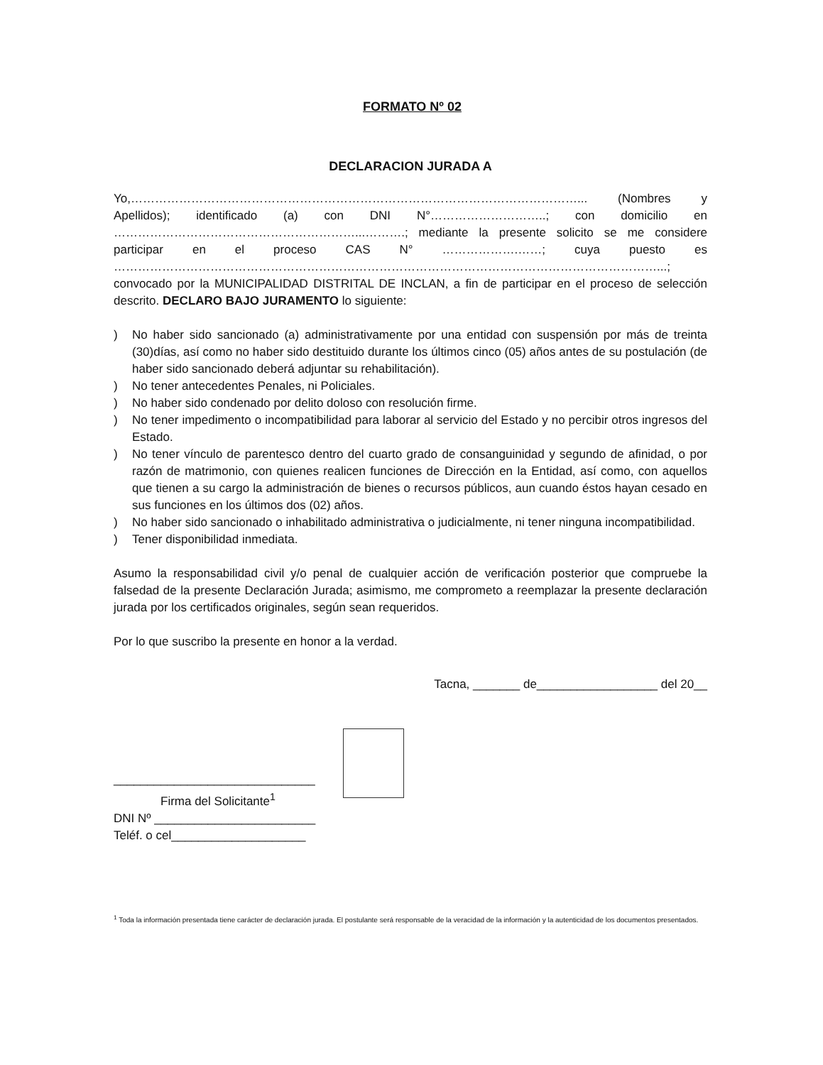FORMATO Nº 02
DECLARACION JURADA A
Yo,…………………………………………………………………………………………………... (Nombres y Apellidos); identificado (a) con DNI N°………………………..; con domicilio en ……………………………………………………...……….; mediante la presente solicito se me considere participar en el proceso CAS N° ……………….……; cuya puesto es ………………………………………………………………………………………………………………………...; convocado por la MUNICIPALIDAD DISTRITAL DE INCLAN, a fin de participar en el proceso de selección descrito. DECLARO BAJO JURAMENTO lo siguiente:
) No haber sido sancionado (a) administrativamente por una entidad con suspensión por más de treinta (30)días, así como no haber sido destituido durante los últimos cinco (05) años antes de su postulación (de haber sido sancionado deberá adjuntar su rehabilitación).
) No tener antecedentes Penales, ni Policiales.
) No haber sido condenado por delito doloso con resolución firme.
) No tener impedimento o incompatibilidad para laborar al servicio del Estado y no percibir otros ingresos del Estado.
) No tener vínculo de parentesco dentro del cuarto grado de consanguinidad y segundo de afinidad, o por razón de matrimonio, con quienes realicen funciones de Dirección en la Entidad, así como, con aquellos que tienen a su cargo la administración de bienes o recursos públicos, aun cuando éstos hayan cesado en sus funciones en los últimos dos (02) años.
) No haber sido sancionado o inhabilitado administrativa o judicialmente, ni tener ninguna incompatibilidad.
) Tener disponibilidad inmediata.
Asumo la responsabilidad civil y/o penal de cualquier acción de verificación posterior que compruebe la falsedad de la presente Declaración Jurada; asimismo, me comprometo a reemplazar la presente declaración jurada por los certificados originales, según sean requeridos.
Por lo que suscribo la presente en honor a la verdad.
Tacna, _______ de__________________ del 20__
______________________________
Firma del Solicitante<sup>1</sup>
DNI Nº ________________________
Teléf. o cel____________________
<sup>1</sup> Toda la información presentada tiene carácter de declaración jurada. El postulante será responsable de la veracidad de la información y la autenticidad de los documentos presentados.